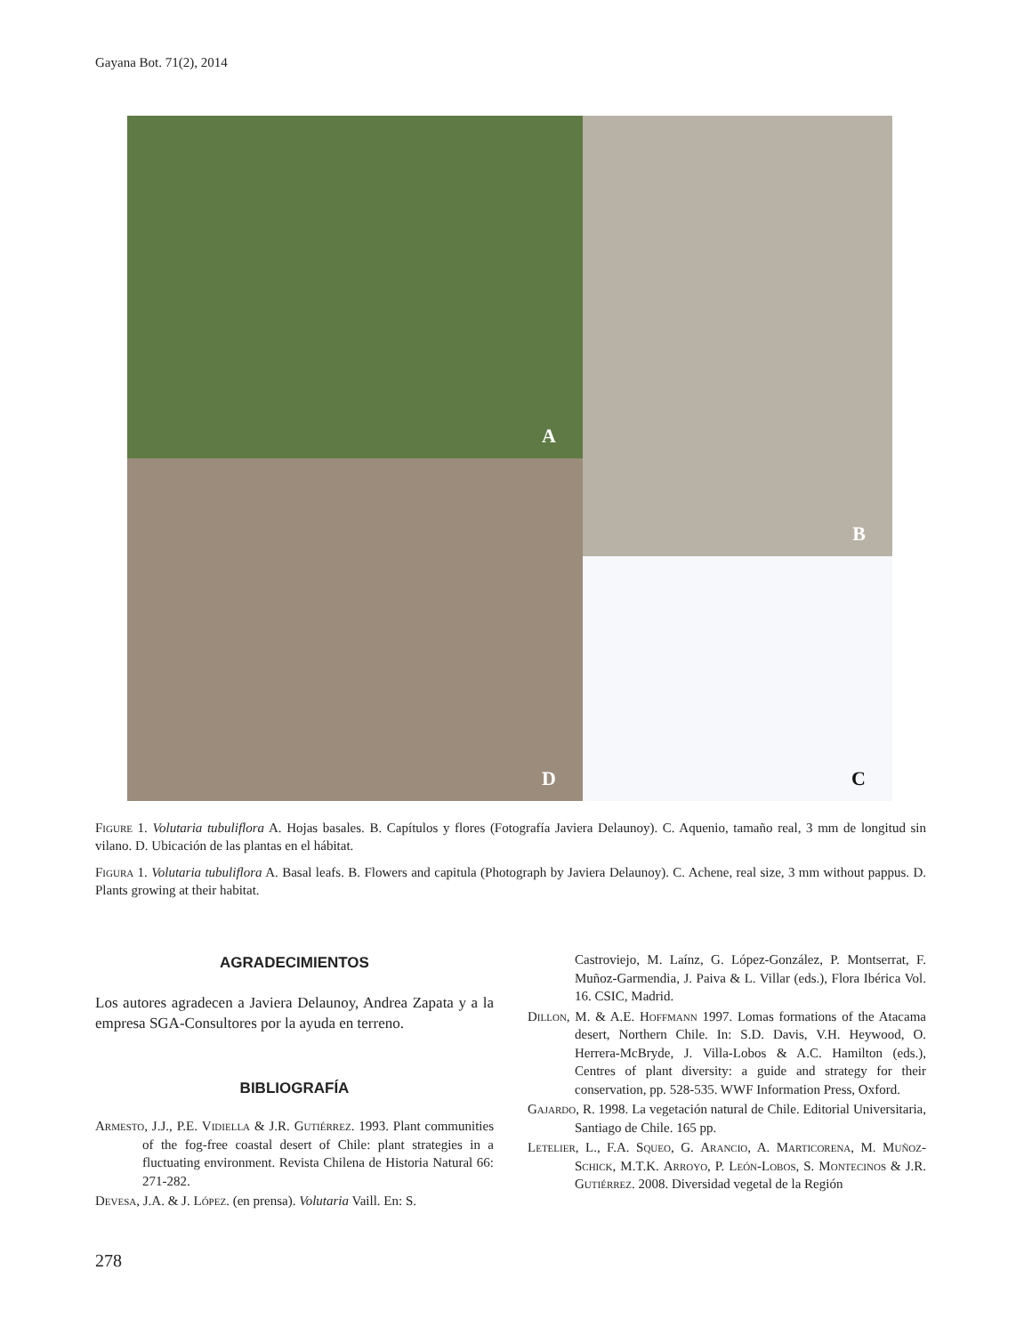Gayana Bot. 71(2), 2014
A
B
D
C
Figure 1. Volutaria tubuliflora A. Hojas basales. B. Capítulos y flores (Fotografía Javiera Delaunoy). C. Aquenio, tamaño real, 3 mm de longitud sin vilano. D. Ubicación de las plantas en el hábitat.
Figura 1. Volutaria tubuliflora A. Basal leafs. B. Flowers and capitula (Photograph by Javiera Delaunoy). C. Achene, real size, 3 mm without pappus. D. Plants growing at their habitat.
AGRADECIMIENTOS
Los autores agradecen a Javiera Delaunoy, Andrea Zapata y a la empresa SGA-Consultores por la ayuda en terreno.
BIBLIOGRAFÍA
Armesto, J.J., P.E. Vidiella & J.R. Gutiérrez. 1993. Plant communities of the fog-free coastal desert of Chile: plant strategies in a fluctuating environment. Revista Chilena de Historia Natural 66: 271-282.
Devesa, J.A. & J. López. (en prensa). Volutaria Vaill. En: S.
Castroviejo, M. Laínz, G. López-González, P. Montserrat, F. Muñoz-Garmendia, J. Paiva & L. Villar (eds.), Flora Ibérica Vol. 16. CSIC, Madrid.
Dillon, M. & A.E. Hoffmann 1997. Lomas formations of the Atacama desert, Northern Chile. In: S.D. Davis, V.H. Heywood, O. Herrera-McBryde, J. Villa-Lobos & A.C. Hamilton (eds.), Centres of plant diversity: a guide and strategy for their conservation, pp. 528-535. WWF Information Press, Oxford.
Gajardo, R. 1998. La vegetación natural de Chile. Editorial Universitaria, Santiago de Chile. 165 pp.
Letelier, L., F.A. Squeo, G. Arancio, A. Marticorena, M. Muñoz-Schick, M.T.K. Arroyo, P. León-Lobos, S. Montecinos & J.R. Gutiérrez. 2008. Diversidad vegetal de la Región
278